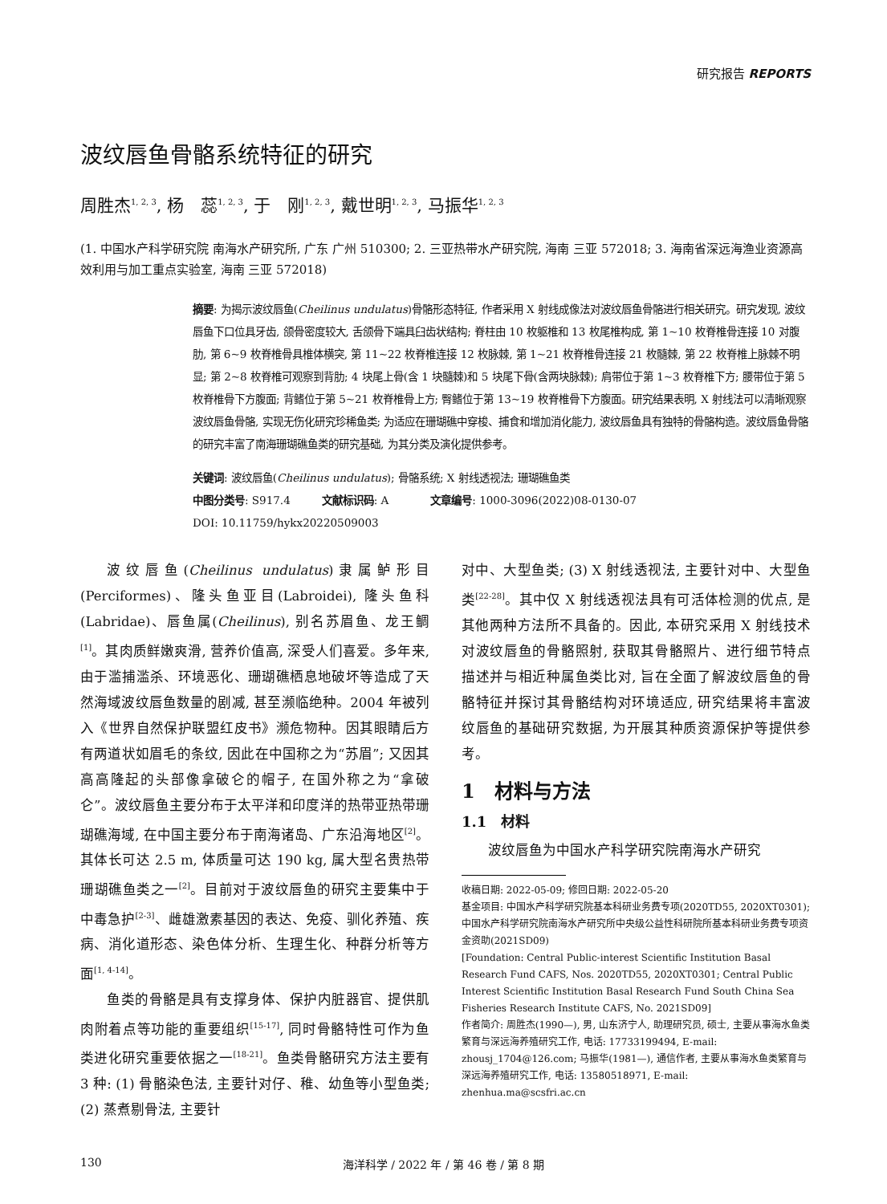研究报告 REPORTS
波纹唇鱼骨骼系统特征的研究
周胜杰<sup>1, 2, 3</sup>, 杨　蕊<sup>1, 2, 3</sup>, 于　刚<sup>1, 2, 3</sup>, 戴世明<sup>1, 2, 3</sup>, 马振华<sup>1, 2, 3</sup>
(1. 中国水产科学研究院 南海水产研究所, 广东 广州 510300; 2. 三亚热带水产研究院, 海南 三亚 572018; 3. 海南省深远海渔业资源高效利用与加工重点实验室, 海南 三亚 572018)
摘要: 为揭示波纹唇鱼(Cheilinus undulatus)骨骼形态特征, 作者采用 X 射线成像法对波纹唇鱼骨骼进行相关研究。研究发现, 波纹唇鱼下口位具牙齿, 颌骨密度较大, 舌颌骨下端具臼齿状结构; 脊柱由 10 枚躯椎和 13 枚尾椎构成, 第 1~10 枚脊椎骨连接 10 对腹肋, 第 6~9 枚脊椎骨具椎体横突, 第 11~22 枚脊椎连接 12 枚脉棘, 第 1~21 枚脊椎骨连接 21 枚髓棘, 第 22 枚脊椎上脉棘不明显; 第 2~8 枚脊椎可观察到背肋; 4 块尾上骨(含 1 块髓棘)和 5 块尾下骨(含两块脉棘); 肩带位于第 1~3 枚脊椎下方; 腰带位于第 5 枚脊椎骨下方腹面; 背鳍位于第 5~21 枚脊椎骨上方; 臀鳍位于第 13~19 枚脊椎骨下方腹面。研究结果表明, X 射线法可以清晰观察波纹唇鱼骨骼, 实现无伤化研究珍稀鱼类; 为适应在珊瑚礁中穿梭、捕食和增加消化能力, 波纹唇鱼具有独特的骨骼构造。波纹唇鱼骨骼的研究丰富了南海珊瑚礁鱼类的研究基础, 为其分类及演化提供参考。
关键词: 波纹唇鱼(Cheilinus undulatus); 骨骼系统; X 射线透视法; 珊瑚礁鱼类
中图分类号: S917.4　　　文献标识码: A　　　　文章编号: 1000-3096(2022)08-0130-07
DOI: 10.11759/hykx20220509003
波纹唇鱼(Cheilinus undulatus)隶属鲈形目(Perciformes)、隆头鱼亚目(Labroidei), 隆头鱼科(Labridae)、唇鱼属(Cheilinus), 别名苏眉鱼、龙王鲷<sup>[1]</sup>。其肉质鲜嫩爽滑, 营养价值高, 深受人们喜爱。多年来, 由于滥捕滥杀、环境恶化、珊瑚礁栖息地破坏等造成了天然海域波纹唇鱼数量的剧减, 甚至濒临绝种。2004 年被列入《世界自然保护联盟红皮书》濒危物种。因其眼睛后方有两道状如眉毛的条纹, 因此在中国称之为“苏眉”; 又因其高高隆起的头部像拿破仑的帽子, 在国外称之为“拿破仑”。波纹唇鱼主要分布于太平洋和印度洋的热带亚热带珊瑚礁海域, 在中国主要分布于南海诸岛、广东沿海地区<sup>[2]</sup>。其体长可达 2.5 m, 体质量可达 190 kg, 属大型名贵热带珊瑚礁鱼类之一<sup>[2]</sup>。目前对于波纹唇鱼的研究主要集中于中毒急护<sup>[2-3]</sup>、雌雄激素基因的表达、免疫、驯化养殖、疾病、消化道形态、染色体分析、生理生化、种群分析等方面<sup>[1, 4-14]</sup>。
鱼类的骨骼是具有支撑身体、保护内脏器官、提供肌肉附着点等功能的重要组织<sup>[15-17]</sup>, 同时骨骼特性可作为鱼类进化研究重要依据之一<sup>[18-21]</sup>。鱼类骨骼研究方法主要有 3 种: (1) 骨骼染色法, 主要针对仔、稚、幼鱼等小型鱼类; (2) 蒸煮剔骨法, 主要针
对中、大型鱼类; (3) X 射线透视法, 主要针对中、大型鱼类<sup>[22-28]</sup>。其中仅 X 射线透视法具有可活体检测的优点, 是其他两种方法所不具备的。因此, 本研究采用 X 射线技术对波纹唇鱼的骨骼照射, 获取其骨骼照片、进行细节特点描述并与相近种属鱼类比对, 旨在全面了解波纹唇鱼的骨骼特征并探讨其骨骼结构对环境适应, 研究结果将丰富波纹唇鱼的基础研究数据, 为开展其种质资源保护等提供参考。
1　材料与方法
1.1　材料
波纹唇鱼为中国水产科学研究院南海水产研究
收稿日期: 2022-05-09; 修回日期: 2022-05-20
基金项目: 中国水产科学研究院基本科研业务费专项(2020TD55, 2020XT0301); 中国水产科学研究院南海水产研究所中央级公益性科研院所基本科研业务费专项资金资助(2021SD09)
[Foundation: Central Public-interest Scientific Institution Basal Research Fund CAFS, Nos. 2020TD55, 2020XT0301; Central Public Interest Scientific Institution Basal Research Fund South China Sea Fisheries Research Institute CAFS, No. 2021SD09]
作者简介: 周胜杰(1990—), 男, 山东济宁人, 助理研究员, 硕士, 主要从事海水鱼类繁育与深远海养殖研究工作, 电话: 17733199494, E-mail: zhousj_1704@126.com; 马振华(1981—), 通信作者, 主要从事海水鱼类繁育与深远海养殖研究工作, 电话: 13580518971, E-mail: zhenhua.ma@scsfri.ac.cn
130 海洋科学 / 2022 年 / 第 46 卷 / 第 8 期